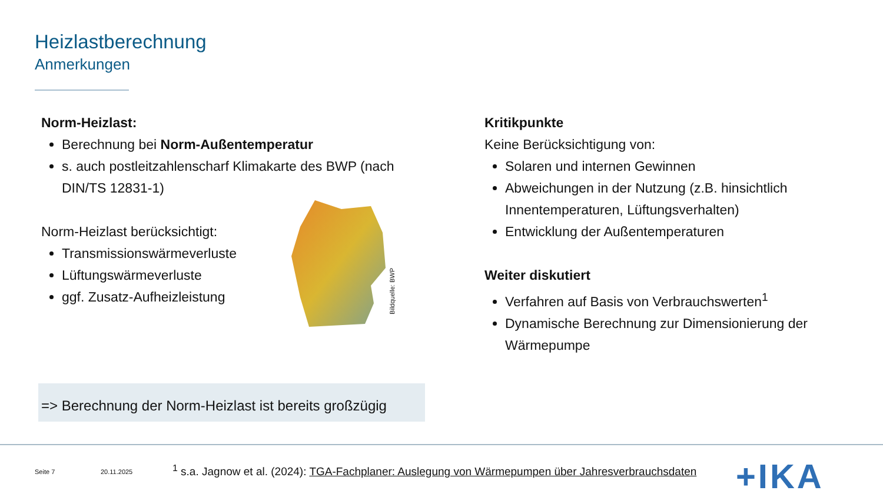Heizlastberechnung
Anmerkungen
Norm-Heizlast:
Berechnung bei Norm-Außentemperatur
s. auch postleitzahlenscharf Klimakarte des BWP (nach DIN/TS 12831-1)
Norm-Heizlast berücksichtigt:
Transmissionswärmeverluste
Lüftungswärmeverluste
ggf. Zusatz-Aufheizleistung
Bildquelle: BWP
Kritikpunkte
Keine Berücksichtigung von:
Solaren und internen Gewinnen
Abweichungen in der Nutzung (z.B. hinsichtlich Innentemperaturen, Lüftungsverhalten)
Entwicklung der Außentemperaturen
Weiter diskutiert
Verfahren auf Basis von Verbrauchswerten<sup>1</sup>
Dynamische Berechnung zur Dimensionierung der Wärmepumpe
=> Berechnung der Norm-Heizlast ist bereits großzügig
Seite 7 20.11.2025
<sup>1</sup> s.a. Jagnow et al. (2024): TGA-Fachplaner: Auslegung von Wärmepumpen über Jahresverbrauchsdaten
+IKA